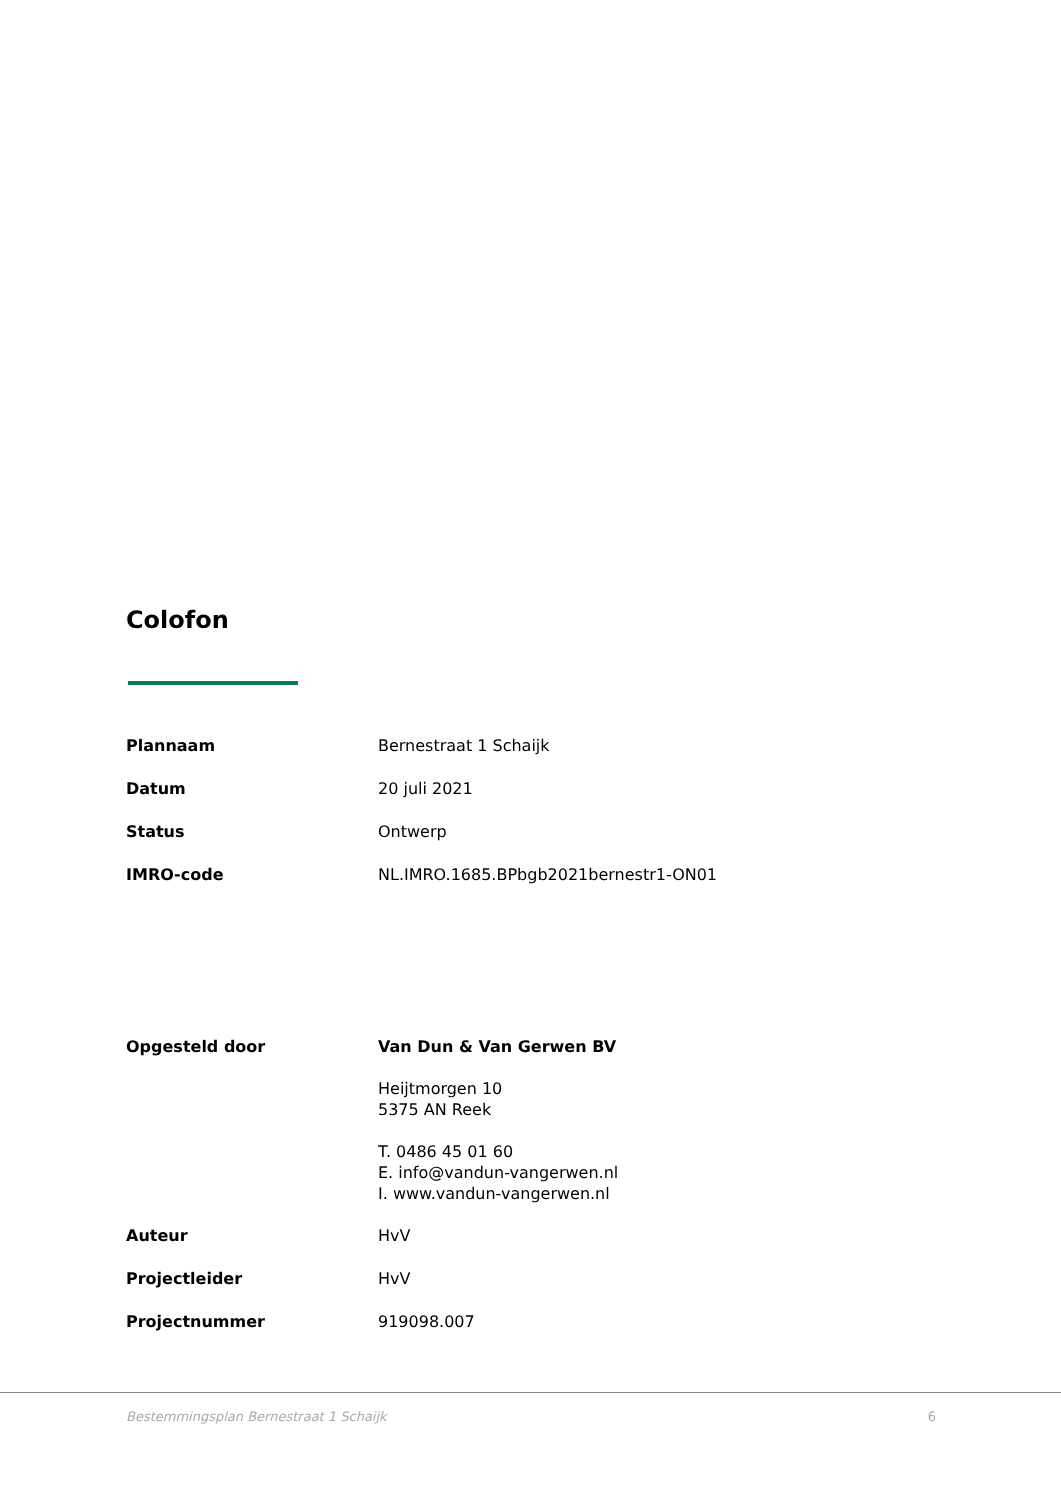Colofon
| Plannaam | Bernestraat 1 Schaijk |
| Datum | 20 juli 2021 |
| Status | Ontwerp |
| IMRO-code | NL.IMRO.1685.BPbgb2021bernestr1-ON01 |
| Opgesteld door | Van Dun & Van Gerwen BV Heijtmorgen 10 5375 AN Reek T. 0486 45 01 60 E. info@vandun-vangerwen.nl I. www.vandun-vangerwen.nl |
| Auteur | HvV |
| Projectleider | HvV |
| Projectnummer | 919098.007 |
Bestemmingsplan Bernestraat 1 Schaijk 6